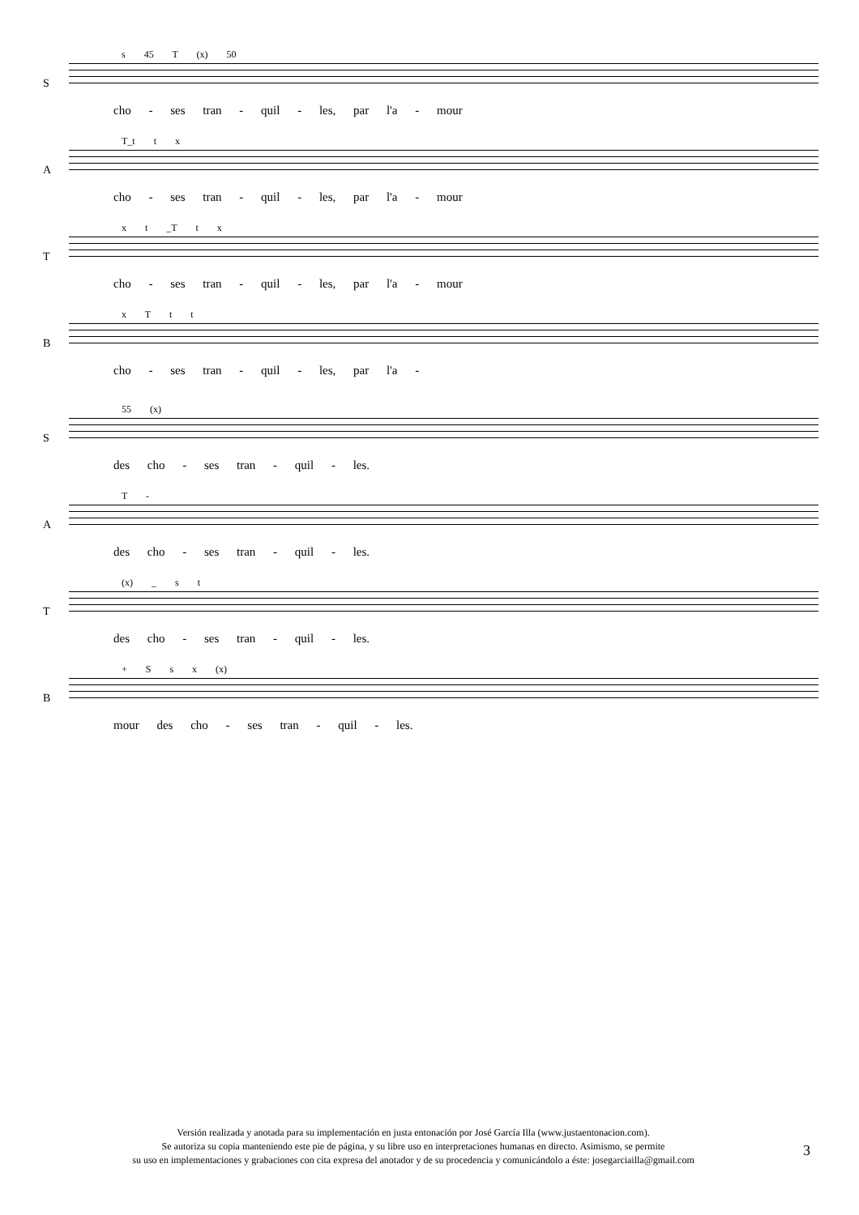S
s 45 T (x) 50
cho - ses tran - quil - les, par l'a - mour
A
T_t t x
cho - ses tran - quil - les, par l'a - mour
T
x t _T t x
cho - ses tran - quil - les, par l'a - mour
B
x T t t
cho - ses tran - quil - les, par l'a -
S
55 (x)
des cho - ses tran - quil - les.
A
T -
des cho - ses tran - quil - les.
T
(x) _ s t
des cho - ses tran - quil - les.
B
+ S s x (x)
mour des cho - ses tran - quil - les.
Versión realizada y anotada para su implementación en justa entonación por José García Illa (www.justaentonacion.com).
Se autoriza su copia manteniendo este pie de página, y su libre uso en interpretaciones humanas en directo. Asimismo, se permite
su uso en implementaciones y grabaciones con cita expresa del anotador y de su procedencia y comunicándolo a éste: josegarciailla@gmail.com
3